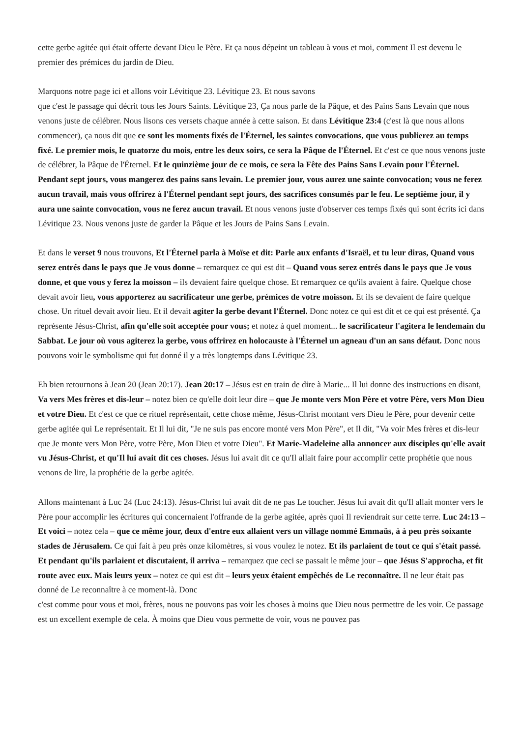cette gerbe agitée qui était offerte devant Dieu le Père. Et ça nous dépeint un tableau à vous et moi, comment Il est devenu le premier des prémices du jardin de Dieu.
Marquons notre page ici et allons voir Lévitique 23. Lévitique 23. Et nous savons
que c'est le passage qui décrit tous les Jours Saints. Lévitique 23, Ça nous parle de la Pâque, et des Pains Sans Levain que nous venons juste de célébrer. Nous lisons ces versets chaque année à cette saison. Et dans Lévitique 23:4 (c'est là que nous allons commencer), ça nous dit que ce sont les moments fixés de l'Éternel, les saintes convocations, que vous publierez au temps fixé. Le premier mois, le quatorze du mois, entre les deux soirs, ce sera la Pâque de l'Éternel. Et c'est ce que nous venons juste de célébrer, la Pâque de l'Éternel. Et le quinzième jour de ce mois, ce sera la Fête des Pains Sans Levain pour l'Éternel. Pendant sept jours, vous mangerez des pains sans levain. Le premier jour, vous aurez une sainte convocation; vous ne ferez aucun travail, mais vous offrirez à l'Éternel pendant sept jours, des sacrifices consumés par le feu. Le septième jour, il y aura une sainte convocation, vous ne ferez aucun travail. Et nous venons juste d'observer ces temps fixés qui sont écrits ici dans Lévitique 23. Nous venons juste de garder la Pâque et les Jours de Pains Sans Levain.
Et dans le verset 9 nous trouvons, Et l'Éternel parla à Moïse et dit: Parle aux enfants d'Israël, et tu leur diras, Quand vous serez entrés dans le pays que Je vous donne – remarquez ce qui est dit – Quand vous serez entrés dans le pays que Je vous donne, et que vous y ferez la moisson – ils devaient faire quelque chose. Et remarquez ce qu'ils avaient à faire. Quelque chose devait avoir lieu, vous apporterez au sacrificateur une gerbe, prémices de votre moisson. Et ils se devaient de faire quelque chose. Un rituel devait avoir lieu. Et il devait agiter la gerbe devant l'Éternel. Donc notez ce qui est dit et ce qui est présenté. Ça représente Jésus-Christ, afin qu'elle soit acceptée pour vous; et notez à quel moment... le sacrificateur l'agitera le lendemain du Sabbat. Le jour où vous agiterez la gerbe, vous offrirez en holocauste à l'Éternel un agneau d'un an sans défaut. Donc nous pouvons voir le symbolisme qui fut donné il y a très longtemps dans Lévitique 23.
Eh bien retournons à Jean 20 (Jean 20:17). Jean 20:17 – Jésus est en train de dire à Marie... Il lui donne des instructions en disant, Va vers Mes frères et dis-leur – notez bien ce qu'elle doit leur dire – que Je monte vers Mon Père et votre Père, vers Mon Dieu et votre Dieu. Et c'est ce que ce rituel représentait, cette chose même, Jésus-Christ montant vers Dieu le Père, pour devenir cette gerbe agitée qui Le représentait. Et Il lui dit, "Je ne suis pas encore monté vers Mon Père", et Il dit, "Va voir Mes frères et dis-leur que Je monte vers Mon Père, votre Père, Mon Dieu et votre Dieu". Et Marie-Madeleine alla annoncer aux disciples qu'elle avait vu Jésus-Christ, et qu'Il lui avait dit ces choses. Jésus lui avait dit ce qu'Il allait faire pour accomplir cette prophétie que nous venons de lire, la prophétie de la gerbe agitée.
Allons maintenant à Luc 24 (Luc 24:13). Jésus-Christ lui avait dit de ne pas Le toucher. Jésus lui avait dit qu'Il allait monter vers le Père pour accomplir les écritures qui concernaient l'offrande de la gerbe agitée, après quoi Il reviendrait sur cette terre. Luc 24:13 – Et voici – notez cela – que ce même jour, deux d'entre eux allaient vers un village nommé Emmaüs, à à peu près soixante stades de Jérusalem. Ce qui fait à peu près onze kilomètres, si vous voulez le notez. Et ils parlaient de tout ce qui s'était passé. Et pendant qu'ils parlaient et discutaient, il arriva – remarquez que ceci se passait le même jour – que Jésus S'approcha, et fit route avec eux. Mais leurs yeux – notez ce qui est dit – leurs yeux étaient empêchés de Le reconnaître. Il ne leur était pas donné de Le reconnaître à ce moment-là. Donc
c'est comme pour vous et moi, frères, nous ne pouvons pas voir les choses à moins que Dieu nous permettre de les voir. Ce passage est un excellent exemple de cela. À moins que Dieu vous permette de voir, vous ne pouvez pas